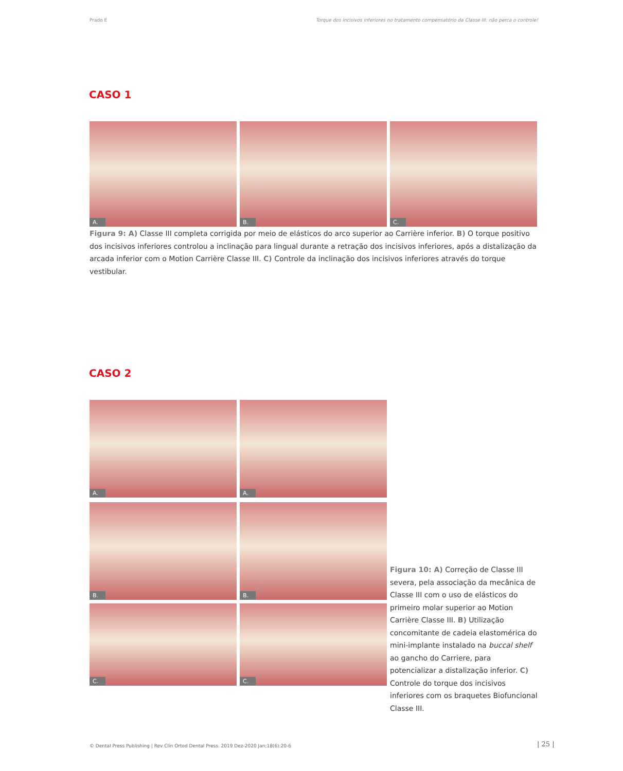Prado E Torque dos incisivos inferiores no tratamento compensatório da Classe III: não perca o controle!
CASO 1
A. B. C.
Figura 9: A) Classe III completa corrigida por meio de elásticos do arco superior ao Carrière inferior. B) O torque positivo dos incisivos inferiores controlou a inclinação para lingual durante a retração dos incisivos inferiores, após a distalização da arcada inferior com o Motion Carrière Classe III. C) Controle da inclinação dos incisivos inferiores através do torque vestibular.
CASO 2
A. A.
B. B.
C. C.
Figura 10: A) Correção de Classe III severa, pela associação da mecânica de Classe III com o uso de elásticos do primeiro molar superior ao Motion Carrière Classe III. B) Utilização concomitante de cadeia elastomérica do mini-implante instalado na buccal shelf ao gancho do Carriere, para potencializar a distalização inferior. C) Controle do torque dos incisivos inferiores com os braquetes Biofuncional Classe III.
© Dental Press Publishing | Rev Clín Ortod Dental Press. 2019 Dez-2020 Jan;18(6):20-6
| 25 |